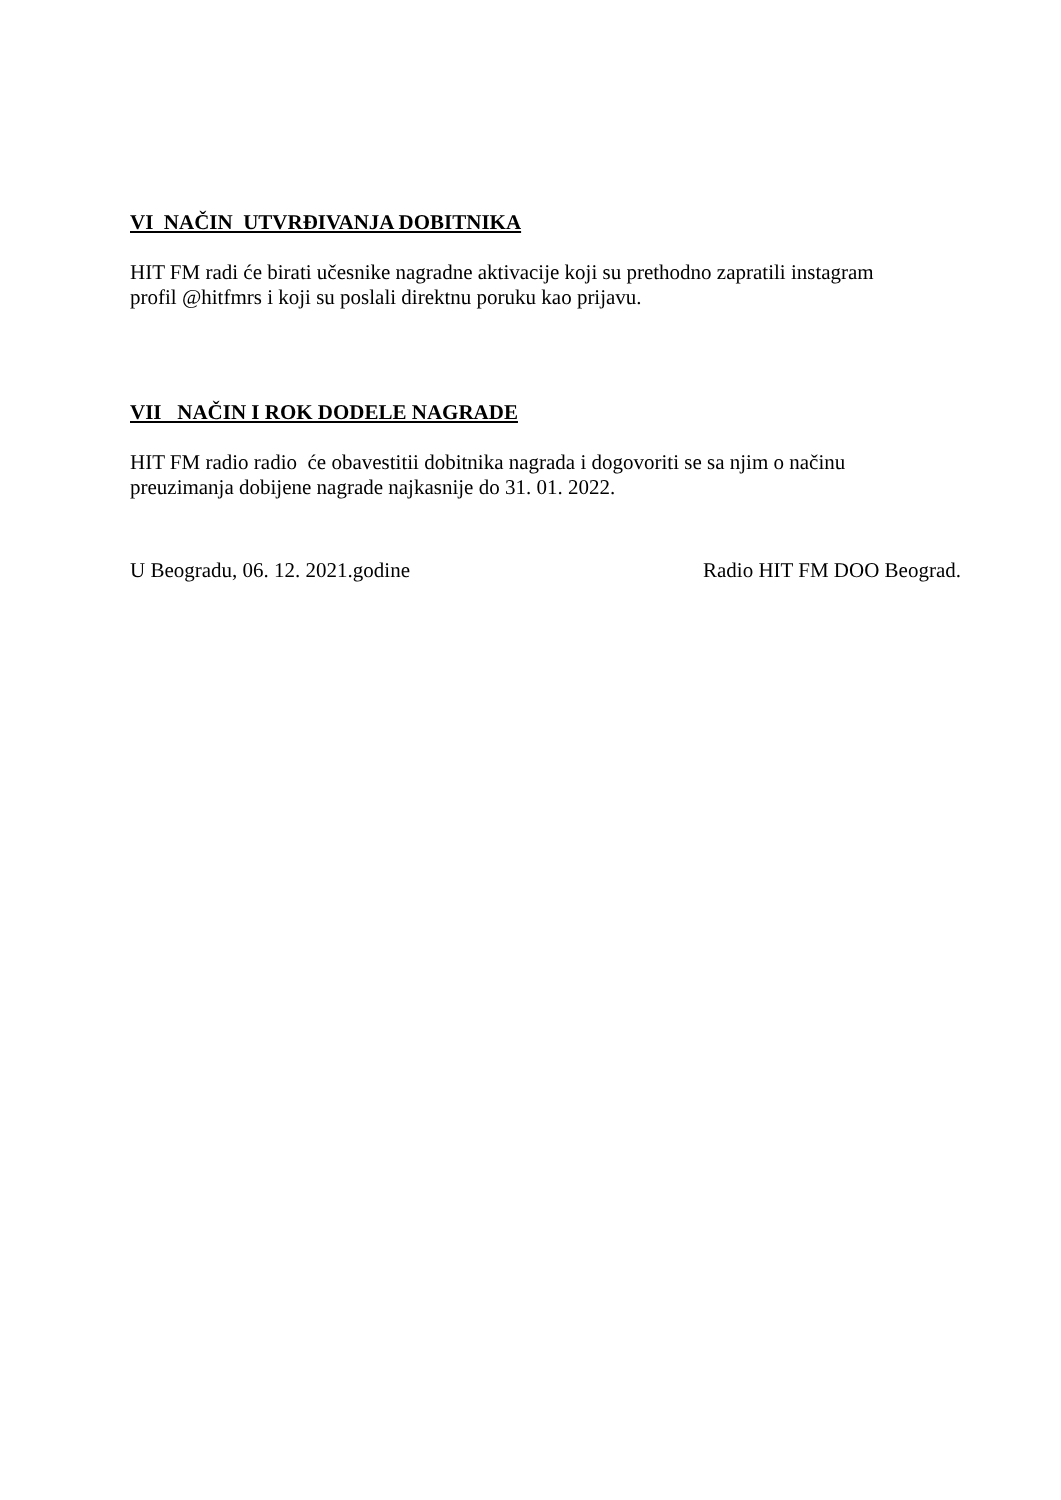VI NAČIN UTVRĐIVANJA DOBITNIKA
HIT FM radi će birati učesnike nagradne aktivacije koji su prethodno zapratili instagram
profil @hitfmrs i koji su poslali direktnu poruku kao prijavu.
VII NAČIN I ROK DODELE NAGRADE
HIT FM radio radio će obavestitii dobitnika nagrada i dogovoriti se sa njim o načinu
preuzimanja dobijene nagrade najkasnije do 31. 01. 2022.
U Beogradu, 06. 12. 2021.godine Radio HIT FM DOO Beograd.